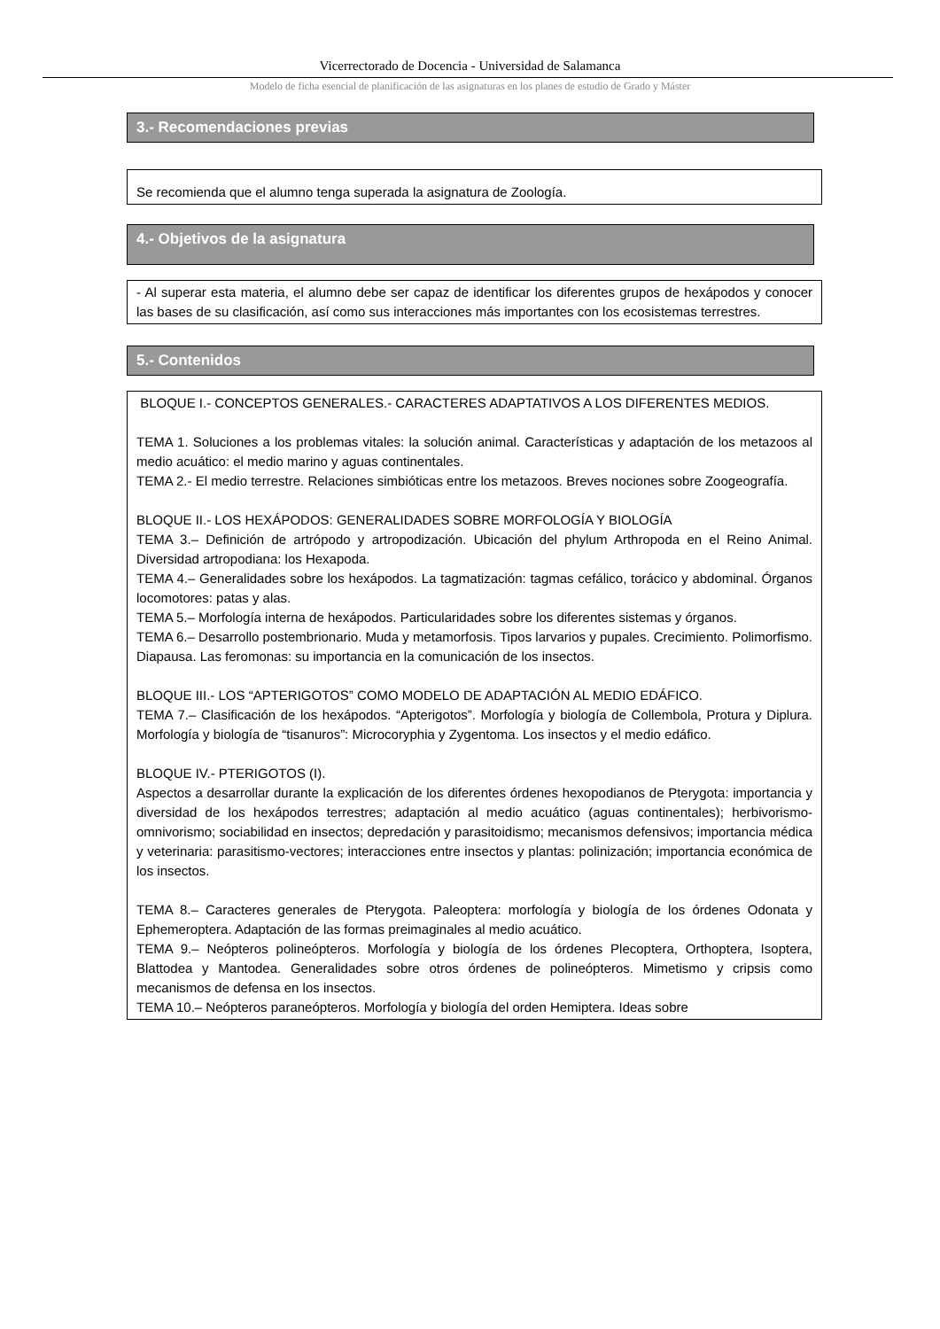Vicerrectorado de Docencia - Universidad de Salamanca
Modelo de ficha esencial de planificación de las asignaturas en los planes de estudio de Grado y Máster
3.- Recomendaciones previas
Se recomienda que el alumno tenga superada la asignatura de Zoología.
4.- Objetivos de la asignatura
- Al superar esta materia, el alumno debe ser capaz de identificar los diferentes grupos de hexápodos y conocer las bases de su clasificación, así como sus interacciones más importantes con los ecosistemas terrestres.
5.- Contenidos
BLOQUE I.- CONCEPTOS GENERALES.- CARACTERES ADAPTATIVOS A LOS DIFERENTES MEDIOS.
TEMA 1. Soluciones a los problemas vitales: la solución animal. Características y adaptación de los metazoos al medio acuático: el medio marino y aguas continentales.
TEMA 2.- El medio terrestre. Relaciones simbióticas entre los metazoos. Breves nociones sobre Zoogeografía.
BLOQUE II.- LOS HEXÁPODOS: GENERALIDADES SOBRE MORFOLOGÍA Y BIOLOGÍA
TEMA 3.– Definición de artrópodo y artropodización. Ubicación del phylum Arthropoda en el Reino Animal. Diversidad artropodiana: los Hexapoda.
TEMA 4.– Generalidades sobre los hexápodos. La tagmatización: tagmas cefálico, torácico y abdominal. Órganos locomotores: patas y alas.
TEMA 5.– Morfología interna de hexápodos. Particularidades sobre los diferentes sistemas y órganos.
TEMA 6.– Desarrollo postembrionario. Muda y metamorfosis. Tipos larvarios y pupales. Crecimiento. Polimorfismo. Diapausa. Las feromonas: su importancia en la comunicación de los insectos.
BLOQUE III.- LOS “APTERIGOTOS” COMO MODELO DE ADAPTACIÓN AL MEDIO EDÁFICO.
TEMA 7.– Clasificación de los hexápodos. “Apterigotos”. Morfología y biología de Collembola, Protura y Diplura. Morfología y biología de “tisanuros”: Microcoryphia y Zygentoma. Los insectos y el medio edáfico.
BLOQUE IV.- PTERIGOTOS (I).
Aspectos a desarrollar durante la explicación de los diferentes órdenes hexopodianos de Pterygota: importancia y diversidad de los hexápodos terrestres; adaptación al medio acuático (aguas continentales); herbivorismo-omnivorismo; sociabilidad en insectos; depredación y parasitoidismo; mecanismos defensivos; importancia médica y veterinaria: parasitismo-vectores; interacciones entre insectos y plantas: polinización; importancia económica de los insectos.
TEMA 8.– Caracteres generales de Pterygota. Paleoptera: morfología y biología de los órdenes Odonata y Ephemeroptera. Adaptación de las formas preimaginales al medio acuático.
TEMA 9.– Neópteros polineópteros. Morfología y biología de los órdenes Plecoptera, Orthoptera, Isoptera, Blattodea y Mantodea. Generalidades sobre otros órdenes de polineópteros. Mimetismo y cripsis como mecanismos de defensa en los insectos.
TEMA 10.– Neópteros paraneópteros. Morfología y biología del orden Hemiptera. Ideas sobre